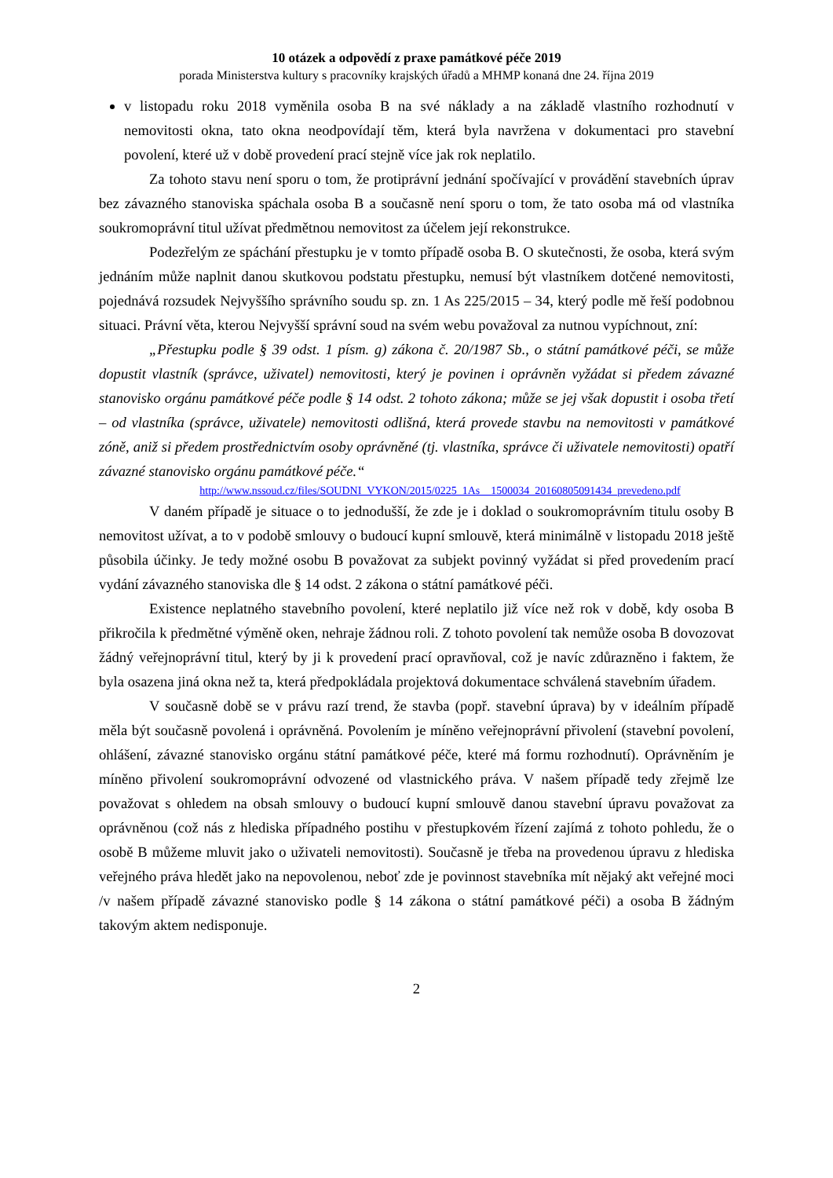10 otázek a odpovědí z praxe památkové péče 2019
porada Ministerstva kultury s pracovníky krajských úřadů a MHMP konaná dne 24. října 2019
v listopadu roku 2018 vyměnila osoba B na své náklady a na základě vlastního rozhodnutí v nemovitosti okna, tato okna neodpovídají těm, která byla navržena v dokumentaci pro stavební povolení, které už v době provedení prací stejně více jak rok neplatilo.
Za tohoto stavu není sporu o tom, že protiprávní jednání spočívající v provádění stavebních úprav bez závazného stanoviska spáchala osoba B a současně není sporu o tom, že tato osoba má od vlastníka soukromoprávní titul užívat předmětnou nemovitost za účelem její rekonstrukce.
Podezřelým ze spáchání přestupku je v tomto případě osoba B. O skutečnosti, že osoba, která svým jednáním může naplnit danou skutkovou podstatu přestupku, nemusí být vlastníkem dotčené nemovitosti, pojednává rozsudek Nejvyššího správního soudu sp. zn. 1 As 225/2015 – 34, který podle mě řeší podobnou situaci. Právní věta, kterou Nejvyšší správní soud na svém webu považoval za nutnou vypíchnout, zní:
„Přestupku podle § 39 odst. 1 písm. g) zákona č. 20/1987 Sb., o státní památkové péči, se může dopustit vlastník (správce, uživatel) nemovitosti, který je povinen i oprávněn vyžádat si předem závazné stanovisko orgánu památkové péče podle § 14 odst. 2 tohoto zákona; může se jej však dopustit i osoba třetí – od vlastníka (správce, uživatele) nemovitosti odlišná, která provede stavbu na nemovitosti v památkové zóně, aniž si předem prostřednictvím osoby oprávněné (tj. vlastníka, správce či uživatele nemovitosti) opatří závazné stanovisko orgánu památkové péče.“
http://www.nssoud.cz/files/SOUDNI_VYKON/2015/0225_1As__1500034_20160805091434_prevedeno.pdf
V daném případě je situace o to jednodušší, že zde je i doklad o soukromoprávním titulu osoby B nemovitost užívat, a to v podobě smlouvy o budoucí kupní smlouvě, která minimálně v listopadu 2018 ještě působila účinky. Je tedy možné osobu B považovat za subjekt povinný vyžádat si před provedením prací vydání závazného stanoviska dle § 14 odst. 2 zákona o státní památkové péči.
Existence neplatného stavebního povolení, které neplatilo již více než rok v době, kdy osoba B přikročila k předmětné výměně oken, nehraje žádnou roli. Z tohoto povolení tak nemůže osoba B dovozovat žádný veřejnoprávní titul, který by ji k provedení prací opravňoval, což je navíc zdůrazněno i faktem, že byla osazena jiná okna než ta, která předpokládala projektová dokumentace schválená stavebním úřadem.
V současně době se v právu razí trend, že stavba (popř. stavební úprava) by v ideálním případě měla být současně povolená i oprávněná. Povolením je míněno veřejnoprávní přivolení (stavební povolení, ohlášení, závazné stanovisko orgánu státní památkové péče, které má formu rozhodnutí). Oprávněním je míněno přivolení soukromoprávní odvozené od vlastnického práva. V našem případě tedy zřejmě lze považovat s ohledem na obsah smlouvy o budoucí kupní smlouvě danou stavební úpravu považovat za oprávněnou (což nás z hlediska případného postihu v přestupkovém řízení zajímá z tohoto pohledu, že o osobě B můžeme mluvit jako o uživateli nemovitosti). Současně je třeba na provedenou úpravu z hlediska veřejného práva hledět jako na nepovolenou, neboť zde je povinnost stavebníka mít nějaký akt veřejné moci /v našem případě závazné stanovisko podle § 14 zákona o státní památkové péči) a osoba B žádným takovým aktem nedisponuje.
2